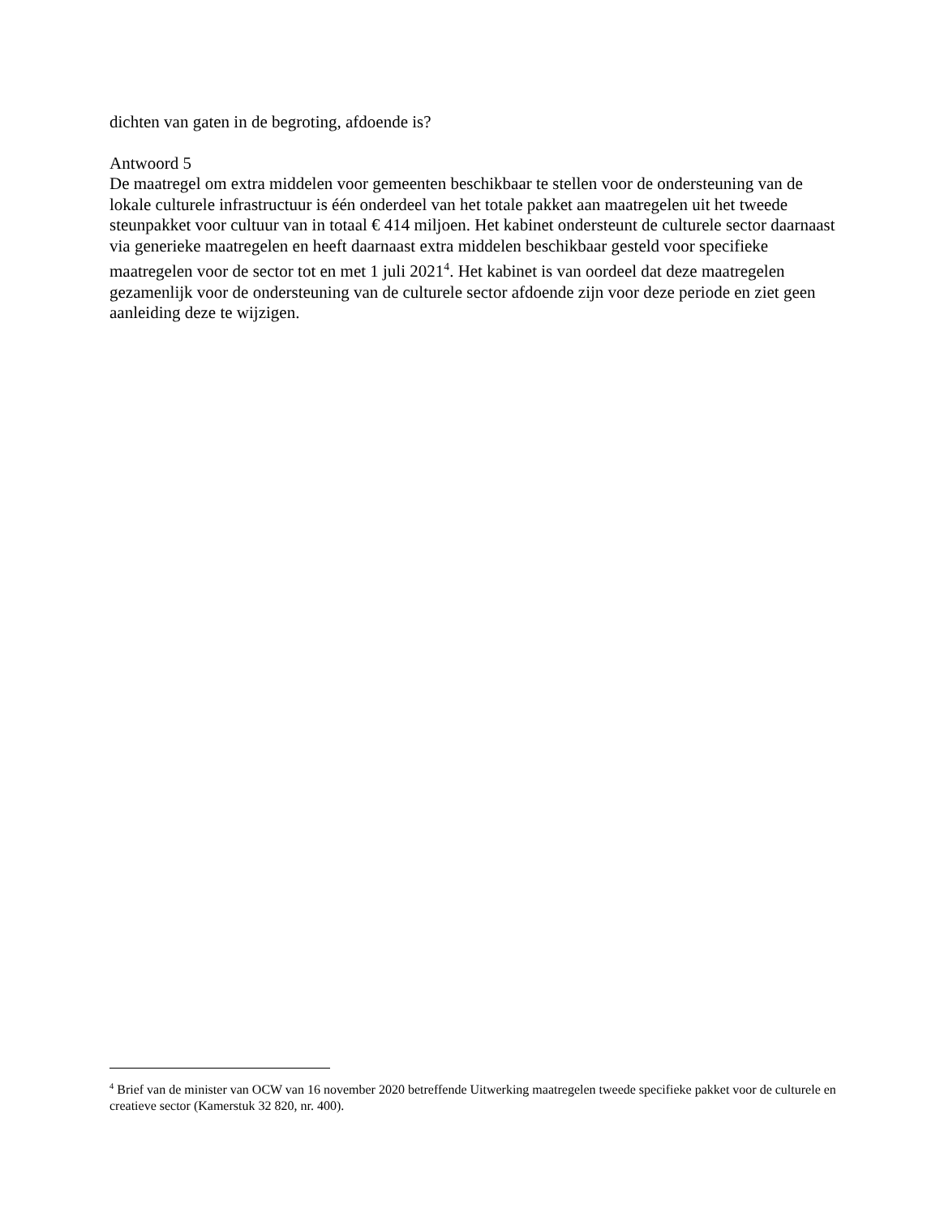dichten van gaten in de begroting, afdoende is?
Antwoord 5
De maatregel om extra middelen voor gemeenten beschikbaar te stellen voor de ondersteuning van de lokale culturele infrastructuur is één onderdeel van het totale pakket aan maatregelen uit het tweede steunpakket voor cultuur van in totaal € 414 miljoen. Het kabinet ondersteunt de culturele sector daarnaast via generieke maatregelen en heeft daarnaast extra middelen beschikbaar gesteld voor specifieke maatregelen voor de sector tot en met 1 juli 2021<sup>4</sup>. Het kabinet is van oordeel dat deze maatregelen gezamenlijk voor de ondersteuning van de culturele sector afdoende zijn voor deze periode en ziet geen aanleiding deze te wijzigen.
<sup>4</sup> Brief van de minister van OCW van 16 november 2020 betreffende Uitwerking maatregelen tweede specifieke pakket voor de culturele en creatieve sector (Kamerstuk 32 820, nr. 400).